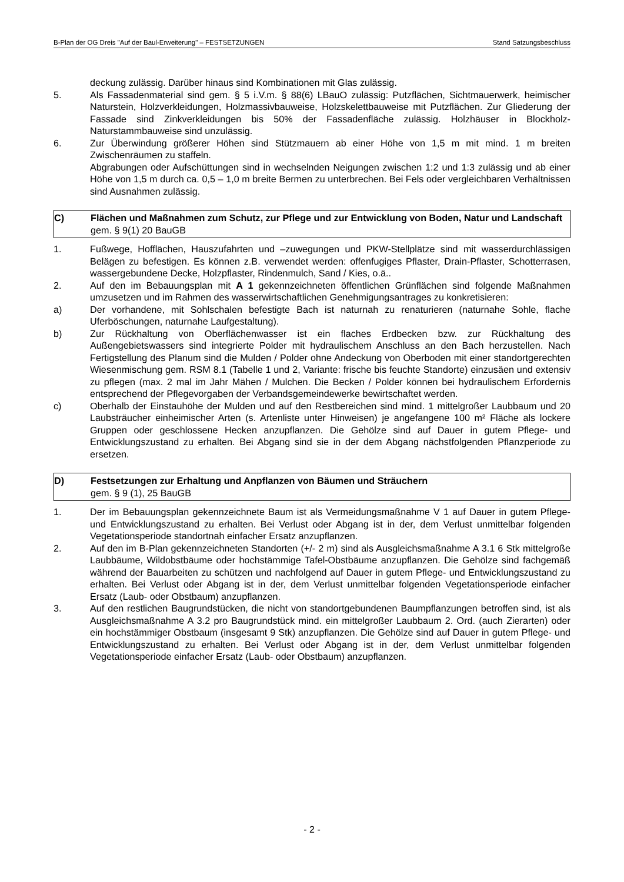B-Plan der OG Dreis "Auf der Baul-Erweiterung" – FESTSETZUNGEN Stand Satzungsbeschluss
deckung zulässig. Darüber hinaus sind Kombinationen mit Glas zulässig.
5. Als Fassadenmaterial sind gem. § 5 i.V.m. § 88(6) LBauO zulässig: Putzflächen, Sichtmauerwerk, heimischer Naturstein, Holzverkleidungen, Holzmassivbauweise, Holzskelettbauweise mit Putzflächen. Zur Gliederung der Fassade sind Zinkverkleidungen bis 50% der Fassadenfläche zulässig. Holzhäuser in Blockholz-Naturstammbauweise sind unzulässig.
6. Zur Überwindung größerer Höhen sind Stützmauern ab einer Höhe von 1,5 m mit mind. 1 m breiten Zwischenräumen zu staffeln.
Abgrabungen oder Aufschüttungen sind in wechselnden Neigungen zwischen 1:2 und 1:3 zulässig und ab einer Höhe von 1,5 m durch ca. 0,5 – 1,0 m breite Bermen zu unterbrechen. Bei Fels oder vergleichbaren Verhältnissen sind Ausnahmen zulässig.
C) Flächen und Maßnahmen zum Schutz, zur Pflege und zur Entwicklung von Boden, Natur und Landschaft gem. § 9(1) 20 BauGB
1. Fußwege, Hofflächen, Hauszufahrten und –zuwegungen und PKW-Stellplätze sind mit wasserdurchlässigen Belägen zu befestigen. Es können z.B. verwendet werden: offenfugiges Pflaster, Drain-Pflaster, Schotterrasen, wassergebundene Decke, Holzpflaster, Rindenmulch, Sand / Kies, o.ä..
2. Auf den im Bebauungsplan mit A 1 gekennzeichneten öffentlichen Grünflächen sind folgende Maßnahmen umzusetzen und im Rahmen des wasserwirtschaftlichen Genehmigungsantrages zu konkretisieren:
a) Der vorhandene, mit Sohlschalen befestigte Bach ist naturnah zu renaturieren (naturnahe Sohle, flache Uferböschungen, naturnahe Laufgestaltung).
b) Zur Rückhaltung von Oberflächenwasser ist ein flaches Erdbecken bzw. zur Rückhaltung des Außengebietswassers sind integrierte Polder mit hydraulischem Anschluss an den Bach herzustellen. Nach Fertigstellung des Planum sind die Mulden / Polder ohne Andeckung von Oberboden mit einer standortgerechten Wiesenmischung gem. RSM 8.1 (Tabelle 1 und 2, Variante: frische bis feuchte Standorte) einzusäen und extensiv zu pflegen (max. 2 mal im Jahr Mähen / Mulchen. Die Becken / Polder können bei hydraulischem Erfordernis entsprechend der Pflegevorgaben der Verbandsgemeindewerke bewirtschaftet werden.
c) Oberhalb der Einstauhöhe der Mulden und auf den Restbereichen sind mind. 1 mittelgroßer Laubbaum und 20 Laubsträucher einheimischer Arten (s. Artenliste unter Hinweisen) je angefangene 100 m² Fläche als lockere Gruppen oder geschlossene Hecken anzupflanzen. Die Gehölze sind auf Dauer in gutem Pflege- und Entwicklungszustand zu erhalten. Bei Abgang sind sie in der dem Abgang nächstfolgenden Pflanzperiode zu ersetzen.
D) Festsetzungen zur Erhaltung und Anpflanzen von Bäumen und Sträuchern
gem. § 9 (1), 25 BauGB
1. Der im Bebauungsplan gekennzeichnete Baum ist als Vermeidungsmaßnahme V 1 auf Dauer in gutem Pflege- und Entwicklungszustand zu erhalten. Bei Verlust oder Abgang ist in der, dem Verlust unmittelbar folgenden Vegetationsperiode standortnah einfacher Ersatz anzupflanzen.
2. Auf den im B-Plan gekennzeichneten Standorten (+/- 2 m) sind als Ausgleichsmaßnahme A 3.1 6 Stk mittelgroße Laubbäume, Wildobstbäume oder hochstämmige Tafel-Obstbäume anzupflanzen. Die Gehölze sind fachgemäß während der Bauarbeiten zu schützen und nachfolgend auf Dauer in gutem Pflege- und Entwicklungszustand zu erhalten. Bei Verlust oder Abgang ist in der, dem Verlust unmittelbar folgenden Vegetationsperiode einfacher Ersatz (Laub- oder Obstbaum) anzupflanzen.
3. Auf den restlichen Baugrundstücken, die nicht von standortgebundenen Baumpflanzungen betroffen sind, ist als Ausgleichsmaßnahme A 3.2 pro Baugrundstück mind. ein mittelgroßer Laubbaum 2. Ord. (auch Zierarten) oder ein hochstämmiger Obstbaum (insgesamt 9 Stk) anzupflanzen. Die Gehölze sind auf Dauer in gutem Pflege- und Entwicklungszustand zu erhalten. Bei Verlust oder Abgang ist in der, dem Verlust unmittelbar folgenden Vegetationsperiode einfacher Ersatz (Laub- oder Obstbaum) anzupflanzen.
- 2 -